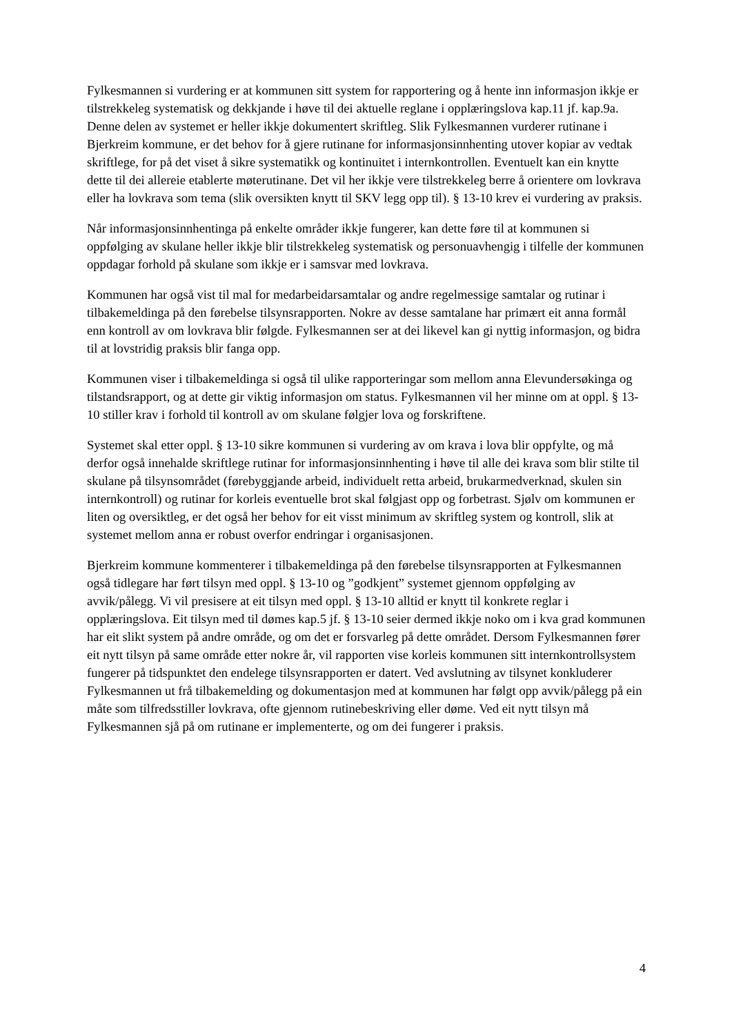Fylkesmannen si vurdering er at kommunen sitt system for rapportering og å hente inn informasjon ikkje er tilstrekkeleg systematisk og dekkjande i høve til dei aktuelle reglane i opplæringslova kap.11 jf. kap.9a. Denne delen av systemet er heller ikkje dokumentert skriftleg. Slik Fylkesmannen vurderer rutinane i Bjerkreim kommune, er det behov for å gjere rutinane for informasjonsinnhenting utover kopiar av vedtak skriftlege, for på det viset å sikre systematikk og kontinuitet i internkontrollen. Eventuelt kan ein knytte dette til dei allereie etablerte møterutinane. Det vil her ikkje vere tilstrekkeleg berre å orientere om lovkrava eller ha lovkrava som tema (slik oversikten knytt til SKV legg opp til). § 13-10 krev ei vurdering av praksis.
Når informasjonsinnhentinga på enkelte områder ikkje fungerer, kan dette føre til at kommunen si oppfølging av skulane heller ikkje blir tilstrekkeleg systematisk og personuavhengig i tilfelle der kommunen oppdagar forhold på skulane som ikkje er i samsvar med lovkrava.
Kommunen har også vist til mal for medarbeidarsamtalar og andre regelmessige samtalar og rutinar i tilbakemeldinga på den førebelse tilsynsrapporten. Nokre av desse samtalane har primært eit anna formål enn kontroll av om lovkrava blir følgde. Fylkesmannen ser at dei likevel kan gi nyttig informasjon, og bidra til at lovstridig praksis blir fanga opp.
Kommunen viser i tilbakemeldinga si også til ulike rapporteringar som mellom anna Elevundersøkinga og tilstandsrapport, og at dette gir viktig informasjon om status. Fylkesmannen vil her minne om at oppl. § 13-10 stiller krav i forhold til kontroll av om skulane følgjer lova og forskriftene.
Systemet skal etter oppl. § 13-10 sikre kommunen si vurdering av om krava i lova blir oppfylte, og må derfor også innehalde skriftlege rutinar for informasjonsinnhenting i høve til alle dei krava som blir stilte til skulane på tilsynsområdet (førebyggjande arbeid, individuelt retta arbeid, brukarmedverknad, skulen sin internkontroll) og rutinar for korleis eventuelle brot skal følgjast opp og forbetrast. Sjølv om kommunen er liten og oversiktleg, er det også her behov for eit visst minimum av skriftleg system og kontroll, slik at systemet mellom anna er robust overfor endringar i organisasjonen.
Bjerkreim kommune kommenterer i tilbakemeldinga på den førebelse tilsynsrapporten at Fylkesmannen også tidlegare har ført tilsyn med oppl. § 13-10 og ”godkjent” systemet gjennom oppfølging av avvik/pålegg. Vi vil presisere at eit tilsyn med oppl. § 13-10 alltid er knytt til konkrete reglar i opplæringslova. Eit tilsyn med til dømes kap.5 jf. § 13-10 seier dermed ikkje noko om i kva grad kommunen har eit slikt system på andre område, og om det er forsvarleg på dette området. Dersom Fylkesmannen fører eit nytt tilsyn på same område etter nokre år, vil rapporten vise korleis kommunen sitt internkontrollsystem fungerer på tidspunktet den endelege tilsynsrapporten er datert. Ved avslutning av tilsynet konkluderer Fylkesmannen ut frå tilbakemelding og dokumentasjon med at kommunen har følgt opp avvik/pålegg på ein måte som tilfredsstiller lovkrava, ofte gjennom rutinebeskriving eller døme. Ved eit nytt tilsyn må Fylkesmannen sjå på om rutinane er implementerte, og om dei fungerer i praksis.
4